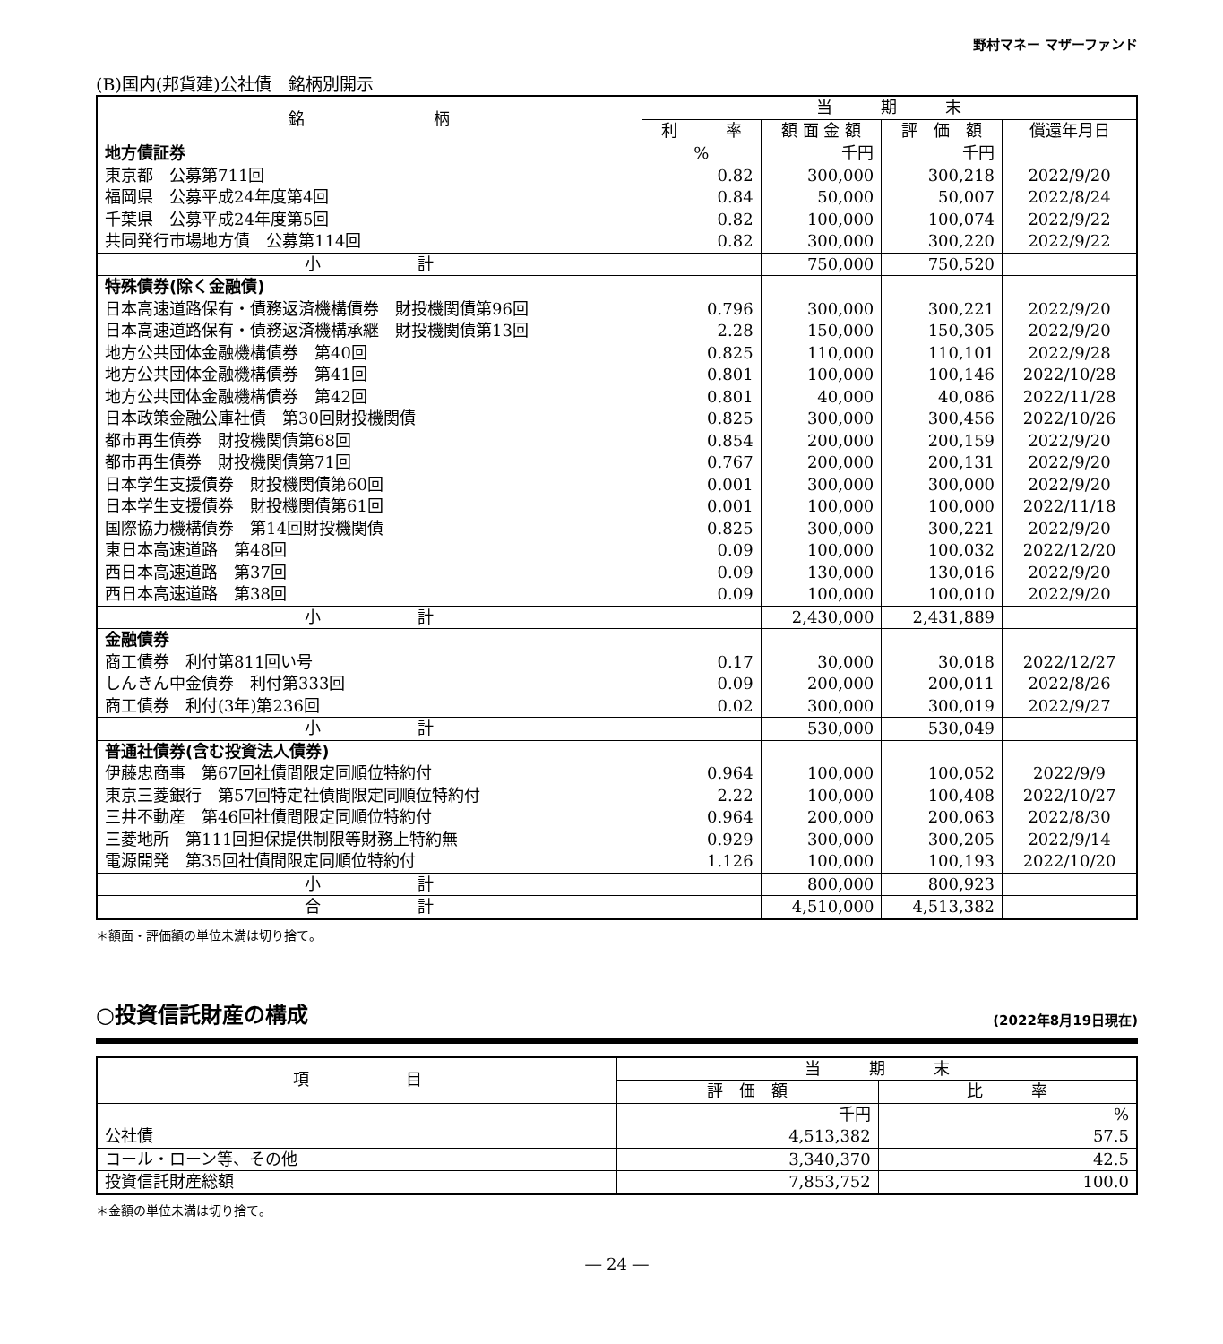野村マネー マザーファンド
(B)国内(邦貨建)公社債　銘柄別開示
| 銘 柄 | 当 期 末 | | | |
| --- | --- | --- | --- | --- |
| | 利 率 | 額 面 金 額 | 評 価 額 | 償還年月日 |
| 地方債証券 | % | 千円 | 千円 | |
| 東京都 公募第711回 | 0.82 | 300,000 | 300,218 | 2022/9/20 |
| 福岡県 公募平成24年度第4回 | 0.84 | 50,000 | 50,007 | 2022/8/24 |
| 千葉県 公募平成24年度第5回 | 0.82 | 100,000 | 100,074 | 2022/9/22 |
| 共同発行市場地方債 公募第114回 | 0.82 | 300,000 | 300,220 | 2022/9/22 |
| 小 計 | | 750,000 | 750,520 | |
| 特殊債券(除く金融債) | | | | |
| 日本高速道路保有・債務返済機構債券 財投機関債第96回 | 0.796 | 300,000 | 300,221 | 2022/9/20 |
| 日本高速道路保有・債務返済機構承継 財投機関債第13回 | 2.28 | 150,000 | 150,305 | 2022/9/20 |
| 地方公共団体金融機構債券 第40回 | 0.825 | 110,000 | 110,101 | 2022/9/28 |
| 地方公共団体金融機構債券 第41回 | 0.801 | 100,000 | 100,146 | 2022/10/28 |
| 地方公共団体金融機構債券 第42回 | 0.801 | 40,000 | 40,086 | 2022/11/28 |
| 日本政策金融公庫社債 第30回財投機関債 | 0.825 | 300,000 | 300,456 | 2022/10/26 |
| 都市再生債券 財投機関債第68回 | 0.854 | 200,000 | 200,159 | 2022/9/20 |
| 都市再生債券 財投機関債第71回 | 0.767 | 200,000 | 200,131 | 2022/9/20 |
| 日本学生支援債券 財投機関債第60回 | 0.001 | 300,000 | 300,000 | 2022/9/20 |
| 日本学生支援債券 財投機関債第61回 | 0.001 | 100,000 | 100,000 | 2022/11/18 |
| 国際協力機構債券 第14回財投機関債 | 0.825 | 300,000 | 300,221 | 2022/9/20 |
| 東日本高速道路 第48回 | 0.09 | 100,000 | 100,032 | 2022/12/20 |
| 西日本高速道路 第37回 | 0.09 | 130,000 | 130,016 | 2022/9/20 |
| 西日本高速道路 第38回 | 0.09 | 100,000 | 100,010 | 2022/9/20 |
| 小 計 | | 2,430,000 | 2,431,889 | |
| 金融債券 | | | | |
| 商工債券 利付第811回い号 | 0.17 | 30,000 | 30,018 | 2022/12/27 |
| しんきん中金債券 利付第333回 | 0.09 | 200,000 | 200,011 | 2022/8/26 |
| 商工債券 利付(3年)第236回 | 0.02 | 300,000 | 300,019 | 2022/9/27 |
| 小 計 | | 530,000 | 530,049 | |
| 普通社債券(含む投資法人債券) | | | | |
| 伊藤忠商事 第67回社債間限定同順位特約付 | 0.964 | 100,000 | 100,052 | 2022/9/9 |
| 東京三菱銀行 第57回特定社債間限定同順位特約付 | 2.22 | 100,000 | 100,408 | 2022/10/27 |
| 三井不動産 第46回社債間限定同順位特約付 | 0.964 | 200,000 | 200,063 | 2022/8/30 |
| 三菱地所 第111回担保提供制限等財務上特約無 | 0.929 | 300,000 | 300,205 | 2022/9/14 |
| 電源開発 第35回社債間限定同順位特約付 | 1.126 | 100,000 | 100,193 | 2022/10/20 |
| 小 計 | | 800,000 | 800,923 | |
| 合 計 | | 4,510,000 | 4,513,382 | |
＊額面・評価額の単位未満は切り捨て。
○投資信託財産の構成 (2022年8月19日現在)
| 項 目 | 当 期 末 | |
| --- | --- | --- |
| | 評 価 額 | 比 率 |
| | 千円 | % |
| 公社債 | 4,513,382 | 57.5 |
| コール・ローン等、その他 | 3,340,370 | 42.5 |
| 投資信託財産総額 | 7,853,752 | 100.0 |
＊金額の単位未満は切り捨て。
― 24 ―